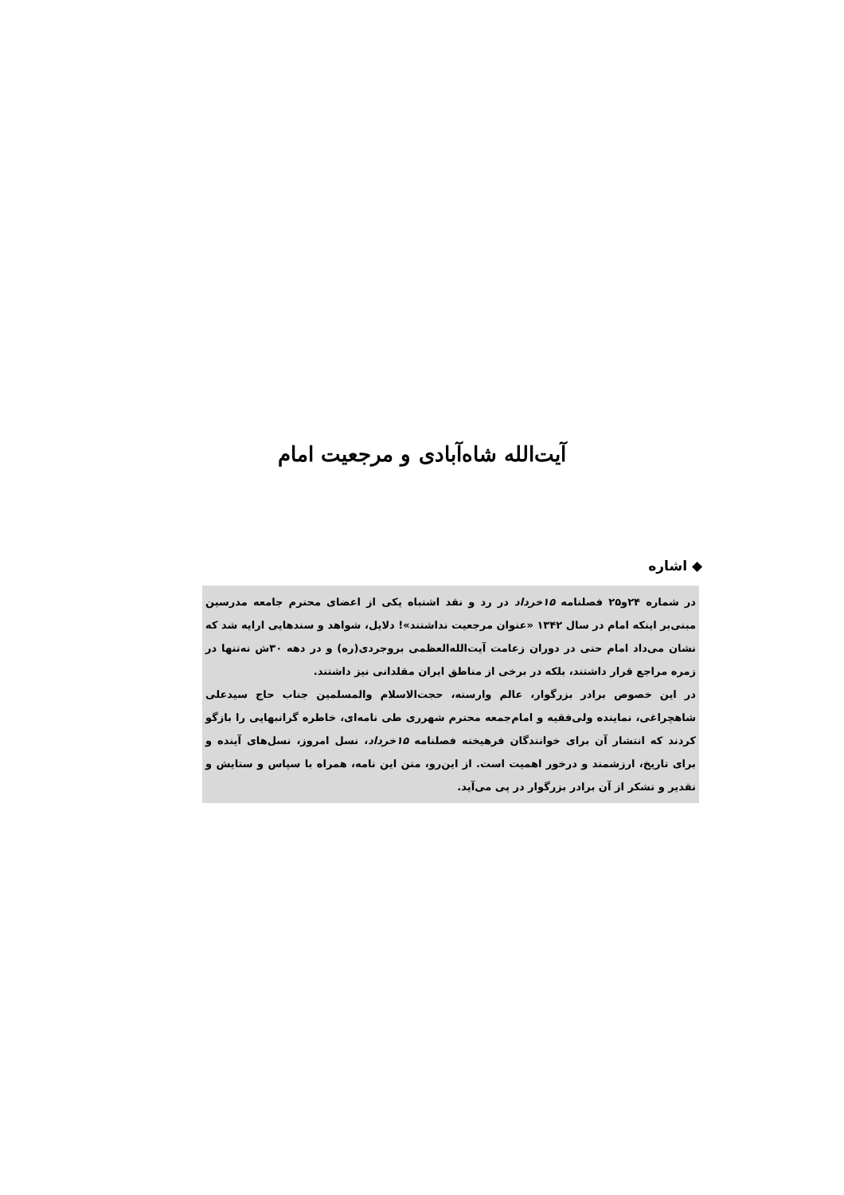آیت‌الله شاه‌آبادی و مرجعیت امام
◆ اشاره
در شماره ۲۴و۲۵ فصلنامه ۱۵خرداد در رد و نقد اشتباه یکی از اعضای محترم جامعه مدرسین مبنی‌بر اینکه امام در سال ۱۳۴۲ «عنوان مرجعیت نداشتند»! دلایل، شواهد و سندهایی ارایه شد که نشان می‌داد امام حتی در دوران زعامت آیت‌الله‌العظمی بروجردی(ره) و در دهه ۳۰ش نه‌تنها در زمره مراجع قرار داشتند، بلکه در برخی از مناطق ایران مقلدانی نیز داشتند.
در این خصوص برادر بزرگوار، عالم وارسته، حجت‌الاسلام والمسلمین جناب حاج سیدعلی شاهچراغی، نماینده ولی‌فقیه و امام‌جمعه محترم شهرری طی نامه‌ای، خاطره گرانبهایی را بازگو کردند که انتشار آن برای خوانندگان فرهیخته فصلنامه ۱۵خرداد، نسل امروز، نسل‌های آینده و برای تاریخ، ارزشمند و درخور اهمیت است. از این‌رو، متن این نامه، همراه با سپاس و ستایش و تقدیر و تشکر از آن برادر بزرگوار در پی می‌آید.